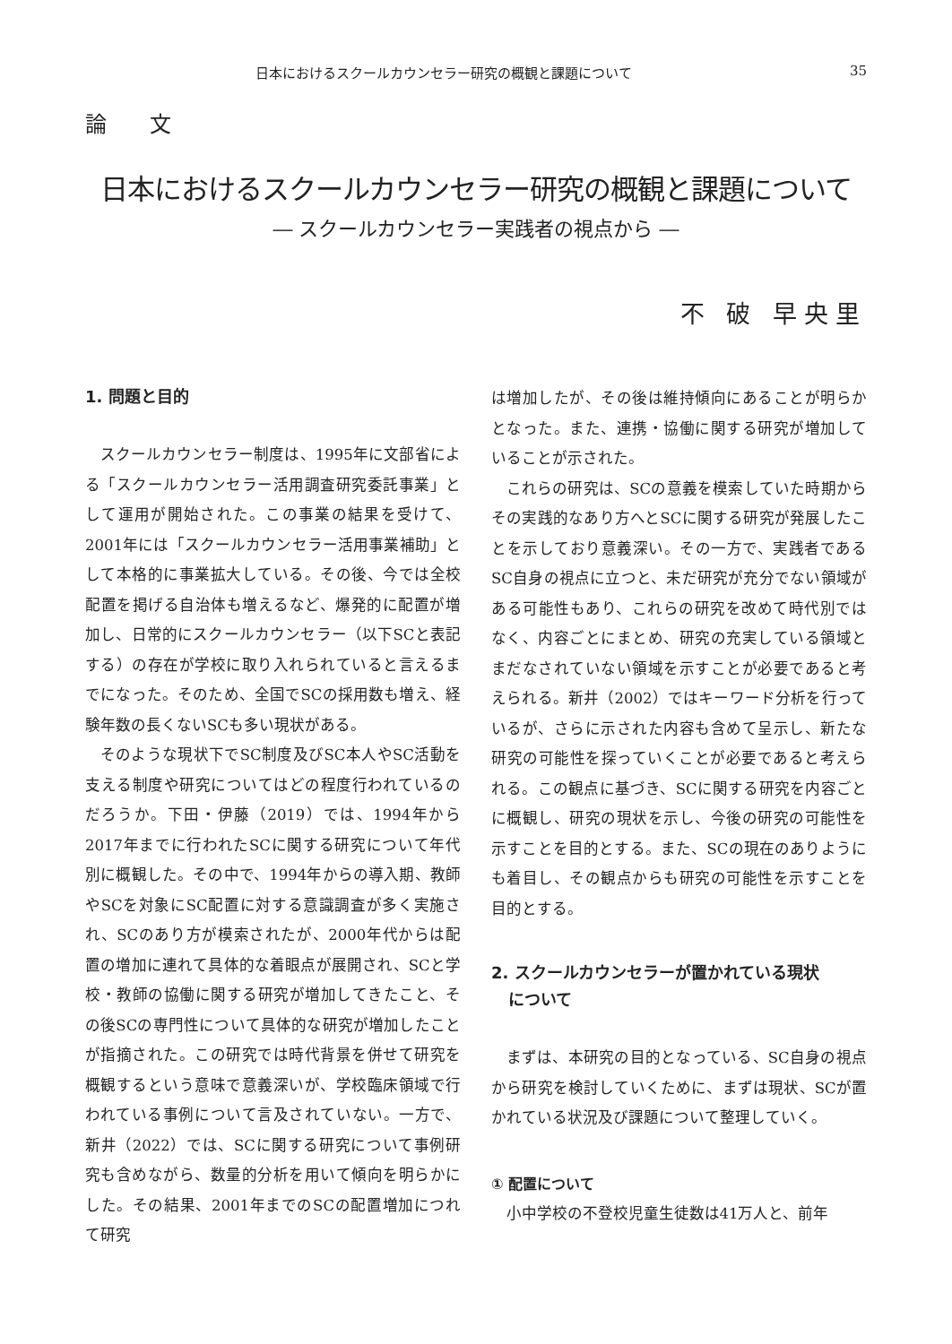日本におけるスクールカウンセラー研究の概観と課題について 35
論 文
日本におけるスクールカウンセラー研究の概観と課題について
― スクールカウンセラー実践者の視点から ―
不 破 早央里
1. 問題と目的
スクールカウンセラー制度は、1995年に文部省による「スクールカウンセラー活用調査研究委託事業」として運用が開始された。この事業の結果を受けて、2001年には「スクールカウンセラー活用事業補助」として本格的に事業拡大している。その後、今では全校配置を掲げる自治体も増えるなど、爆発的に配置が増加し、日常的にスクールカウンセラー（以下SCと表記する）の存在が学校に取り入れられていると言えるまでになった。そのため、全国でSCの採用数も増え、経験年数の長くないSCも多い現状がある。
そのような現状下でSC制度及びSC本人やSC活動を支える制度や研究についてはどの程度行われているのだろうか。下田・伊藤（2019）では、1994年から2017年までに行われたSCに関する研究について年代別に概観した。その中で、1994年からの導入期、教師やSCを対象にSC配置に対する意識調査が多く実施され、SCのあり方が模索されたが、2000年代からは配置の増加に連れて具体的な着眼点が展開され、SCと学校・教師の協働に関する研究が増加してきたこと、その後SCの専門性について具体的な研究が増加したことが指摘された。この研究では時代背景を併せて研究を概観するという意味で意義深いが、学校臨床領域で行われている事例について言及されていない。一方で、新井（2022）では、SCに関する研究について事例研究も含めながら、数量的分析を用いて傾向を明らかにした。その結果、2001年までのSCの配置増加につれて研究
は増加したが、その後は維持傾向にあることが明らかとなった。また、連携・協働に関する研究が増加していることが示された。
これらの研究は、SCの意義を模索していた時期からその実践的なあり方へとSCに関する研究が発展したことを示しており意義深い。その一方で、実践者であるSC自身の視点に立つと、未だ研究が充分でない領域がある可能性もあり、これらの研究を改めて時代別ではなく、内容ごとにまとめ、研究の充実している領域とまだなされていない領域を示すことが必要であると考えられる。新井（2002）ではキーワード分析を行っているが、さらに示された内容も含めて呈示し、新たな研究の可能性を探っていくことが必要であると考えられる。この観点に基づき、SCに関する研究を内容ごとに概観し、研究の現状を示し、今後の研究の可能性を示すことを目的とする。また、SCの現在のありようにも着目し、その観点からも研究の可能性を示すことを目的とする。
2. スクールカウンセラーが置かれている現状
について
まずは、本研究の目的となっている、SC自身の視点から研究を検討していくために、まずは現状、SCが置かれている状況及び課題について整理していく。
① 配置について
小中学校の不登校児童生徒数は41万人と、前年